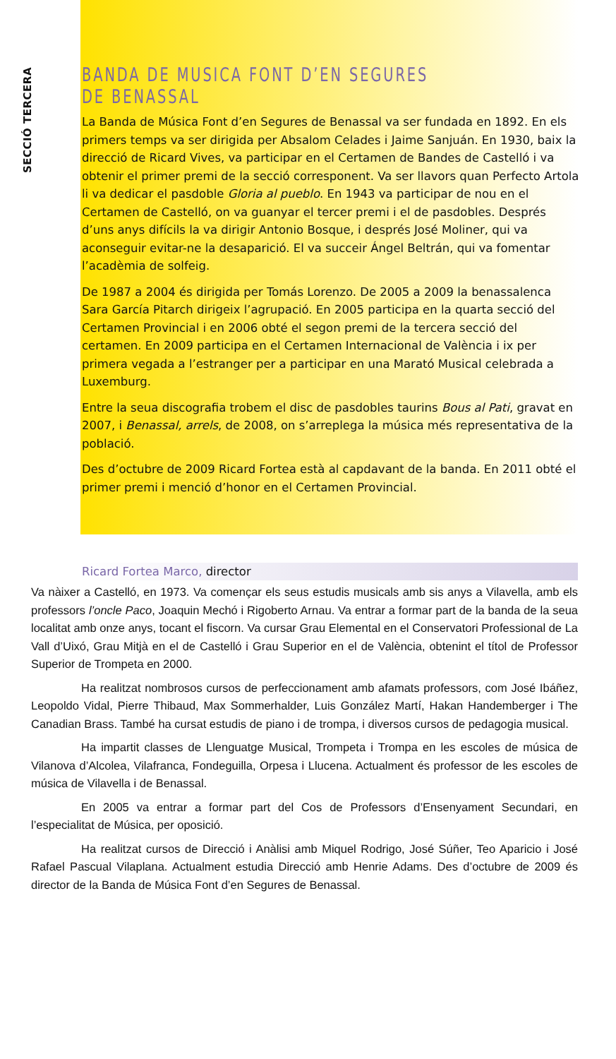SECCIÓ TERCERA
BANDA DE MUSICA FONT D’EN SEGURES DE BENASSAL
La Banda de Música Font d’en Segures de Benassal va ser fundada en 1892. En els primers temps va ser dirigida per Absalom Celades i Jaime Sanjuán. En 1930, baix la direcció de Ricard Vives, va participar en el Certamen de Bandes de Castelló i va obtenir el primer premi de la secció corresponent. Va ser llavors quan Perfecto Artola li va dedicar el pasdoble Gloria al pueblo. En 1943 va participar de nou en el Certamen de Castelló, on va guanyar el tercer premi i el de pasdobles. Després d’uns anys difícils la va dirigir Antonio Bosque, i després José Moliner, qui va aconseguir evitar-ne la desaparició. El va succeir Ángel Beltrán, qui va fomentar l’acadèmia de solfeig.
De 1987 a 2004 és dirigida per Tomás Lorenzo. De 2005 a 2009 la benassalenca Sara García Pitarch dirigeix l’agrupació. En 2005 participa en la quarta secció del Certamen Provincial i en 2006 obté el segon premi de la tercera secció del certamen. En 2009 participa en el Certamen Internacional de València i ix per primera vegada a l’estranger per a participar en una Marató Musical celebrada a Luxemburg.
Entre la seua discografia trobem el disc de pasdobles taurins Bous al Pati, gravat en 2007, i Benassal, arrels, de 2008, on s’arreplega la música més representativa de la població.
Des d’octubre de 2009 Ricard Fortea està al capdavant de la banda. En 2011 obté el primer premi i menció d’honor en el Certamen Provincial.
Ricard Fortea Marco, director
Va nàixer a Castelló, en 1973. Va començar els seus estudis musicals amb sis anys a Vilavella, amb els professors l’oncle Paco, Joaquin Mechó i Rigoberto Arnau. Va entrar a formar part de la banda de la seua localitat amb onze anys, tocant el fiscorn. Va cursar Grau Elemental en el Conservatori Professional de La Vall d’Uixó, Grau Mitjà en el de Castelló i Grau Superior en el de València, obtenint el títol de Professor Superior de Trompeta en 2000.
Ha realitzat nombrosos cursos de perfeccionament amb afamats professors, com José Ibáñez, Leopoldo Vidal, Pierre Thibaud, Max Sommerhalder, Luis González Martí, Hakan Handemberger i The Canadian Brass. També ha cursat estudis de piano i de trompa, i diversos cursos de pedagogia musical.
Ha impartit classes de Llenguatge Musical, Trompeta i Trompa en les escoles de música de Vilanova d’Alcolea, Vilafranca, Fondeguilla, Orpesa i Llucena. Actualment és professor de les escoles de música de Vilavella i de Benassal.
En 2005 va entrar a formar part del Cos de Professors d’Ensenyament Secundari, en l’especialitat de Música, per oposició.
Ha realitzat cursos de Direcció i Anàlisi amb Miquel Rodrigo, José Súñer, Teo Aparicio i José Rafael Pascual Vilaplana. Actualment estudia Direcció amb Henrie Adams. Des d’octubre de 2009 és director de la Banda de Música Font d’en Segures de Benassal.